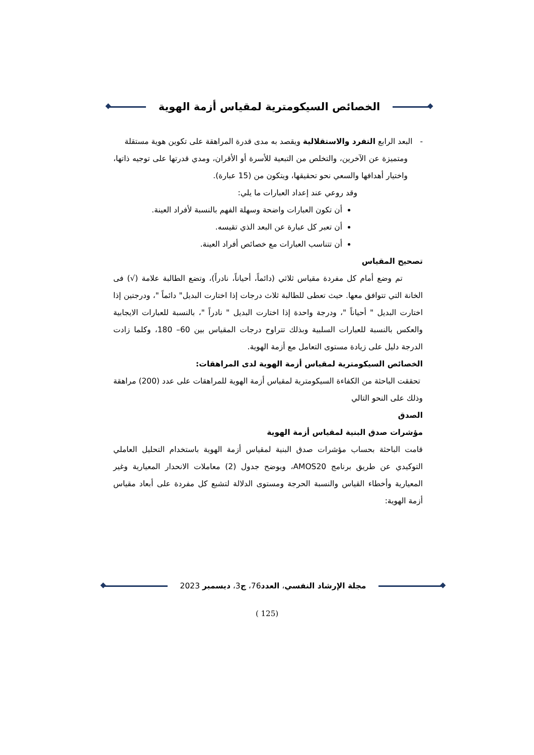الخصائص السيكومترية لمقياس أزمة الهوية
- البعد الرابع التفرد والاستقلالية ويقصد به مدى قدرة المراهقة على تكوين هوية مستقلة
ومتميزة عن الآخرين، والتخلص من التبعية للأسرة أو الأقران، ومدي قدرتها على توجيه ذاتها، واختيار أهدافها والسعي نحو تحقيقها، ويتكون من (15 عبارة).
وقد روعي عند إعداد العبارات ما يلي:
أن تكون العبارات واضحة وسهلة الفهم بالنسبة لأفراد العينة.
أن تعبر كل عبارة عن البعد الذي تقيسه.
أن تتناسب العبارات مع خصائص أفراد العينة.
تصحيح المقياس
تم وضع أمام كل مفردة مقياس ثلاثي (دائماً، أحياناً، نادراً)، وتضع الطالبة علامة (√) فى الخانة التي تتوافق معها. حيث تعطى للطالبة ثلاث درجات إذا اختارت البديل" دائماً "، ودرجتين إذا اختارت البديل " أحياناً "، ودرجة واحدة إذا اختارت البديل " نادراً "، بالنسبة للعبارات الايجابية والعكس بالنسبة للعبارات السلبية وبذلك تتراوح درجات المقياس بين 60– 180، وكلما زادت الدرجة دليل على زيادة مستوى التعامل مع أزمة الهوية.
الخصائص السيكومترية لمقياس أزمة الهوية لدى المراهقات:
تحققت الباحثة من الكفاءة السيكومترية لمقياس أزمة الهوية للمراهقات على عدد (200) مراهقة وذلك على النحو التالي
الصدق
مؤشرات صدق البنية لمقياس أزمة الهوية
قامت الباحثة بحساب مؤشرات صدق البنية لمقياس أزمة الهوية باستخدام التحليل العاملي التوكيدي عن طريق برنامج AMOS20، ويوضح جدول (2) معاملات الانحدار المعيارية وغير المعيارية وأخطاء القياس والنسبة الحرجة ومستوى الدلالة لتشبع كل مفردة على أبعاد مقياس أزمة الهوية:
مجلة الإرشاد النفسي، العدد76، ج3، ديسمبر 2023
(125 )